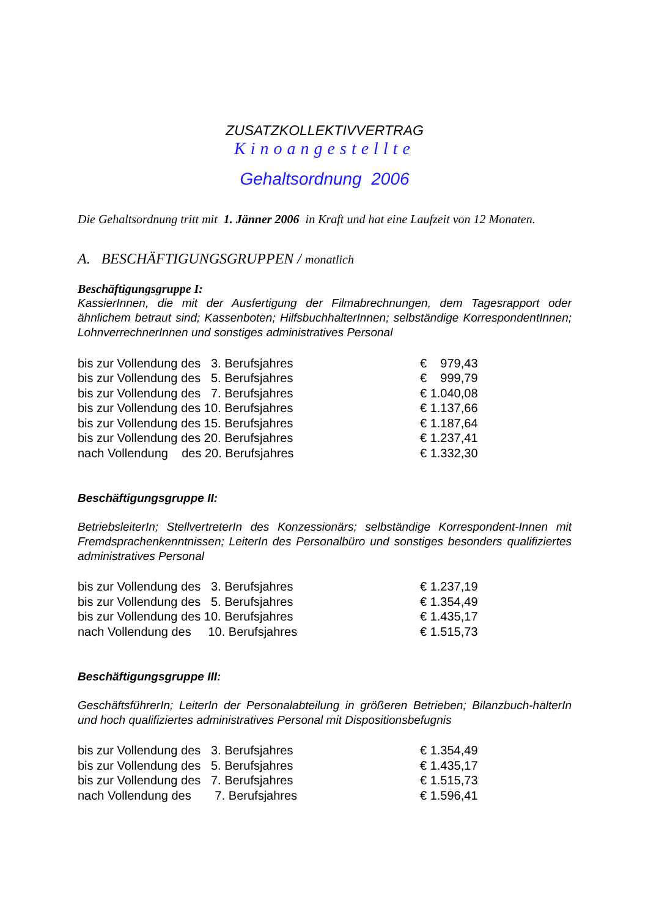ZUSATZKOLLEKTIVVERTRAG
Kinoangestellte
Gehaltsordnung 2006
Die Gehaltsordnung tritt mit 1. Jänner 2006 in Kraft und hat eine Laufzeit von 12 Monaten.
A. BESCHÄFTIGUNGSGRUPPEN / monatlich
Beschäftigungsgruppe I:
KassierInnen, die mit der Ausfertigung der Filmabrechnungen, dem Tagesrapport oder ähnlichem betraut sind; Kassenboten; HilfsbuchhalterInnen; selbständige KorrespondentInnen; LohnverrechnerInnen und sonstiges administratives Personal
| bis zur Vollendung des 3. Berufsjahres | € 979,43 |
| bis zur Vollendung des 5. Berufsjahres | € 999,79 |
| bis zur Vollendung des 7. Berufsjahres | € 1.040,08 |
| bis zur Vollendung des 10. Berufsjahres | € 1.137,66 |
| bis zur Vollendung des 15. Berufsjahres | € 1.187,64 |
| bis zur Vollendung des 20. Berufsjahres | € 1.237,41 |
| nach Vollendung des 20. Berufsjahres | € 1.332,30 |
Beschäftigungsgruppe II:
BetriebsleiterIn; StellvertreterIn des Konzessionärs; selbständige Korrespondent-Innen mit Fremdsprachenkenntnissen; LeiterIn des Personalbüro und sonstiges besonders qualifiziertes administratives Personal
| bis zur Vollendung des 3. Berufsjahres | € 1.237,19 |
| bis zur Vollendung des 5. Berufsjahres | € 1.354,49 |
| bis zur Vollendung des 10. Berufsjahres | € 1.435,17 |
| nach Vollendung des 10. Berufsjahres | € 1.515,73 |
Beschäftigungsgruppe III:
GeschäftsführerIn; LeiterIn der Personalabteilung in größeren Betrieben; Bilanzbuch-halterIn und hoch qualifiziertes administratives Personal mit Dispositionsbefugnis
| bis zur Vollendung des 3. Berufsjahres | € 1.354,49 |
| bis zur Vollendung des 5. Berufsjahres | € 1.435,17 |
| bis zur Vollendung des 7. Berufsjahres | € 1.515,73 |
| nach Vollendung des 7. Berufsjahres | € 1.596,41 |